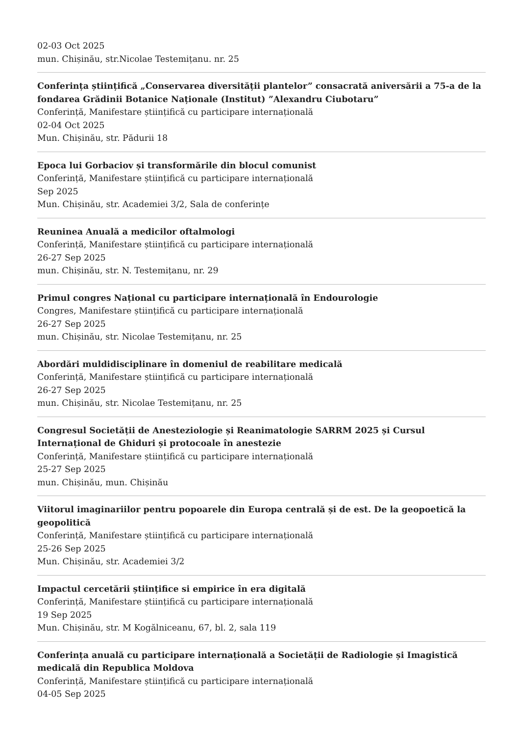02-03 Oct 2025
mun. Chișinău, str.Nicolae Testemițanu. nr. 25
Conferința științifică „Conservarea diversității plantelor” consacrată aniversării a 75-a de la fondarea Grădinii Botanice Naționale (Institut) ”Alexandru Ciubotaru”
Conferință, Manifestare științifică cu participare internațională
02-04 Oct 2025
Mun. Chișinău, str. Pădurii 18
Epoca lui Gorbaciov și transformările din blocul comunist
Conferință, Manifestare științifică cu participare internațională
Sep 2025
Mun. Chișinău, str. Academiei 3/2, Sala de conferințe
Reuninea Anuală a medicilor oftalmologi
Conferință, Manifestare științifică cu participare internațională
26-27 Sep 2025
mun. Chișinău, str. N. Testemițanu, nr. 29
Primul congres Național cu participare internațională în Endourologie
Congres, Manifestare științifică cu participare internațională
26-27 Sep 2025
mun. Chișinău, str. Nicolae Testemițanu, nr. 25
Abordări muldidisciplinare în domeniul de reabilitare medicală
Conferință, Manifestare științifică cu participare internațională
26-27 Sep 2025
mun. Chișinău, str. Nicolae Testemițanu, nr. 25
Congresul Societății de Anesteziologie și Reanimatologie SARRM 2025 și Cursul Internațional de Ghiduri și protocoale în anestezie
Conferință, Manifestare științifică cu participare internațională
25-27 Sep 2025
mun. Chișinău, mun. Chișinău
Viitorul imaginariilor pentru popoarele din Europa centrală și de est. De la geopoetică la geopolitică
Conferință, Manifestare științifică cu participare internațională
25-26 Sep 2025
Mun. Chișinău, str. Academiei 3/2
Impactul cercetării științifice si empirice în era digitală
Conferință, Manifestare științifică cu participare internațională
19 Sep 2025
Mun. Chișinău, str. M Kogălniceanu, 67, bl. 2, sala 119
Conferința anuală cu participare internațională a Societății de Radiologie și Imagistică medicală din Republica Moldova
Conferință, Manifestare științifică cu participare internațională
04-05 Sep 2025